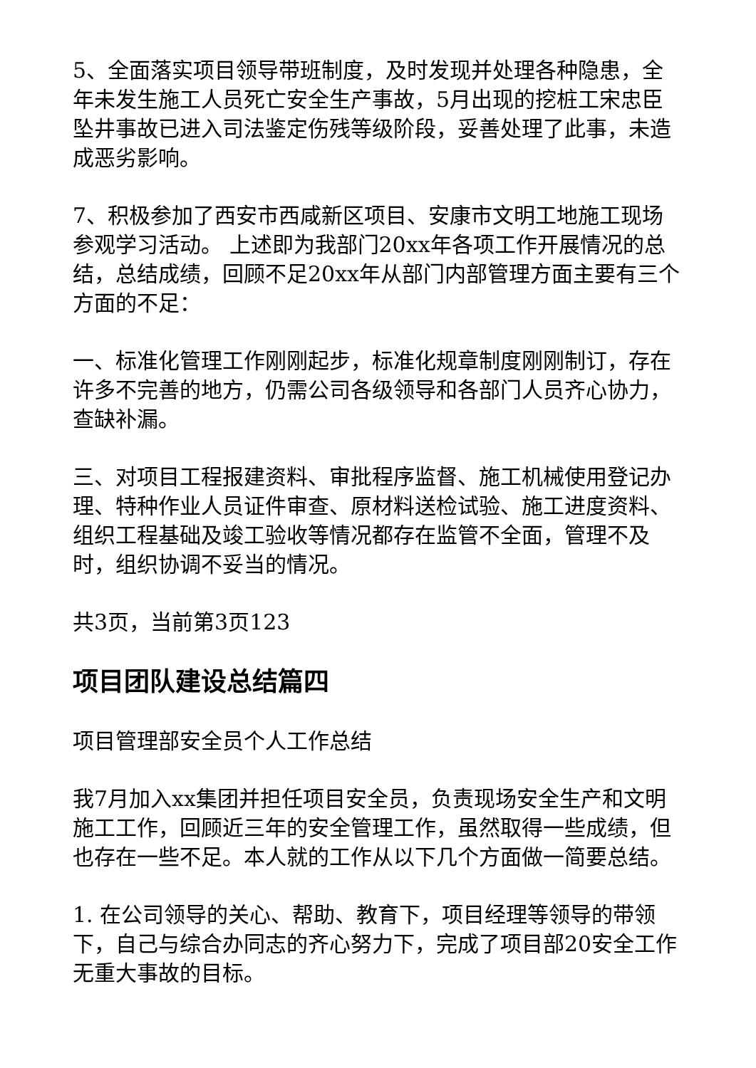5、全面落实项目领导带班制度，及时发现并处理各种隐患，全年未发生施工人员死亡安全生产事故，5月出现的挖桩工宋忠臣坠井事故已进入司法鉴定伤残等级阶段，妥善处理了此事，未造成恶劣影响。
7、积极参加了西安市西咸新区项目、安康市文明工地施工现场参观学习活动。 上述即为我部门20xx年各项工作开展情况的总结，总结成绩，回顾不足20xx年从部门内部管理方面主要有三个方面的不足：
一、标准化管理工作刚刚起步，标准化规章制度刚刚制订，存在许多不完善的地方，仍需公司各级领导和各部门人员齐心协力，查缺补漏。
三、对项目工程报建资料、审批程序监督、施工机械使用登记办理、特种作业人员证件审查、原材料送检试验、施工进度资料、组织工程基础及竣工验收等情况都存在监管不全面，管理不及时，组织协调不妥当的情况。
共3页，当前第3页123
项目团队建设总结篇四
项目管理部安全员个人工作总结
我7月加入xx集团并担任项目安全员，负责现场安全生产和文明施工工作，回顾近三年的安全管理工作，虽然取得一些成绩，但也存在一些不足。本人就的工作从以下几个方面做一简要总结。
1. 在公司领导的关心、帮助、教育下，项目经理等领导的带领下，自己与综合办同志的齐心努力下，完成了项目部20安全工作无重大事故的目标。